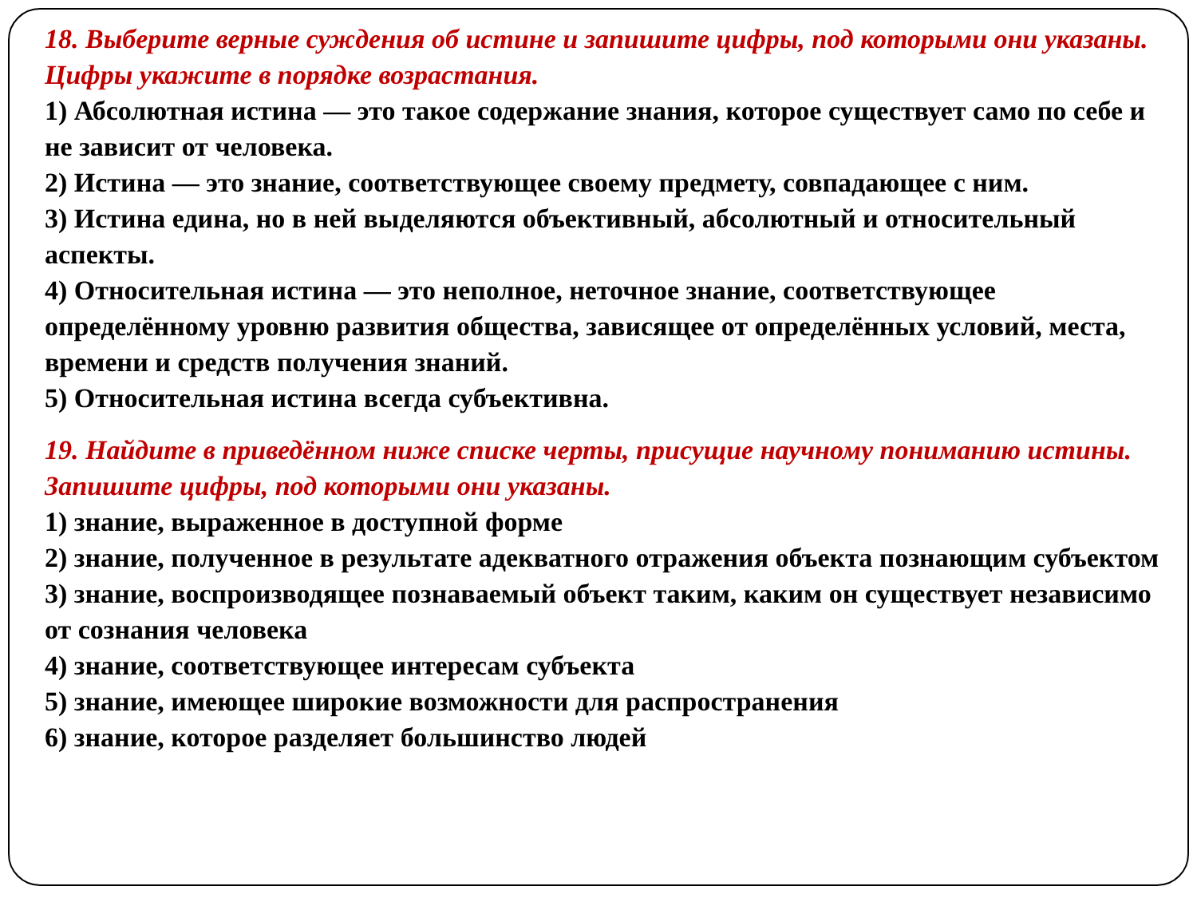18. Выберите верные суждения об истине и запишите цифры, под которыми они указаны.
Цифры укажите в порядке возрастания.
1) Абсолютная истина — это такое содержание знания, которое существует само по себе и не зависит от человека.
2) Истина — это знание, соответствующее своему предмету, совпадающее с ним.
3) Истина едина, но в ней выделяются объективный, абсолютный и относительный аспекты.
4) Относительная истина — это неполное, неточное знание, соответствующее определённому уровню развития общества, зависящее от определённых условий, места, времени и средств получения знаний.
5) Относительная истина всегда субъективна.
19. Найдите в приведённом ниже списке черты, присущие научному пониманию истины. Запишите цифры, под которыми они указаны.
1) знание, выраженное в доступной форме
2) знание, полученное в результате адекватного отражения объекта познающим субъектом
3) знание, воспроизводящее познаваемый объект таким, каким он существует независимо от сознания человека
4) знание, соответствующее интересам субъекта
5) знание, имеющее широкие возможности для распространения
6) знание, которое разделяет большинство людей